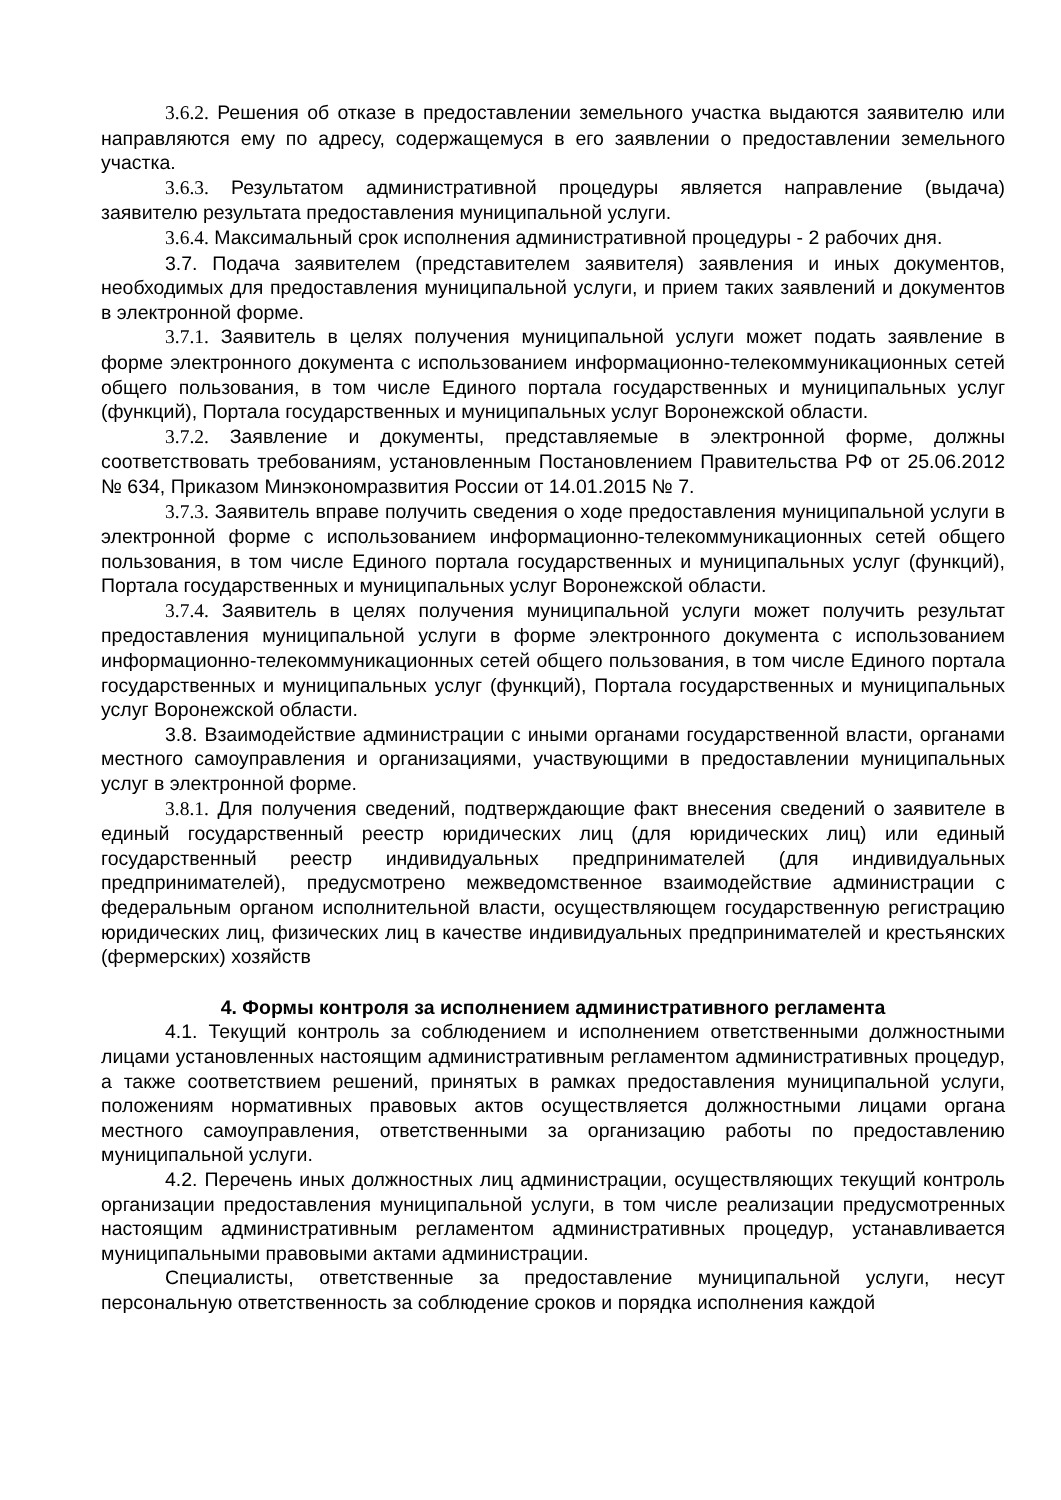3.6.2. Решения об отказе в предоставлении земельного участка выдаются заявителю или направляются ему по адресу, содержащемуся в его заявлении о предоставлении земельного участка.
3.6.3. Результатом административной процедуры является направление (выдача) заявителю результата предоставления муниципальной услуги.
3.6.4. Максимальный срок исполнения административной процедуры - 2 рабочих дня.
3.7. Подача заявителем (представителем заявителя) заявления и иных документов, необходимых для предоставления муниципальной услуги, и прием таких заявлений и документов в электронной форме.
3.7.1. Заявитель в целях получения муниципальной услуги может подать заявление в форме электронного документа с использованием информационно-телекоммуникационных сетей общего пользования, в том числе Единого портала государственных и муниципальных услуг (функций), Портала государственных и муниципальных услуг Воронежской области.
3.7.2. Заявление и документы, представляемые в электронной форме, должны соответствовать требованиям, установленным Постановлением Правительства РФ от 25.06.2012 № 634, Приказом Минэкономразвития России от 14.01.2015 № 7.
3.7.3. Заявитель вправе получить сведения о ходе предоставления муниципальной услуги в электронной форме с использованием информационно-телекоммуникационных сетей общего пользования, в том числе Единого портала государственных и муниципальных услуг (функций), Портала государственных и муниципальных услуг Воронежской области.
3.7.4. Заявитель в целях получения муниципальной услуги может получить результат предоставления муниципальной услуги в форме электронного документа с использованием информационно-телекоммуникационных сетей общего пользования, в том числе Единого портала государственных и муниципальных услуг (функций), Портала государственных и муниципальных услуг Воронежской области.
3.8. Взаимодействие администрации с иными органами государственной власти, органами местного самоуправления и организациями, участвующими в предоставлении муниципальных услуг в электронной форме.
3.8.1. Для получения сведений, подтверждающие факт внесения сведений о заявителе в единый государственный реестр юридических лиц (для юридических лиц) или единый государственный реестр индивидуальных предпринимателей (для индивидуальных предпринимателей), предусмотрено межведомственное взаимодействие администрации с федеральным органом исполнительной власти, осуществляющем государственную регистрацию юридических лиц, физических лиц в качестве индивидуальных предпринимателей и крестьянских (фермерских) хозяйств
4. Формы контроля за исполнением административного регламента
4.1. Текущий контроль за соблюдением и исполнением ответственными должностными лицами установленных настоящим административным регламентом административных процедур, а также соответствием решений, принятых в рамках предоставления муниципальной услуги, положениям нормативных правовых актов осуществляется должностными лицами органа местного самоуправления, ответственными за организацию работы по предоставлению муниципальной услуги.
4.2. Перечень иных должностных лиц администрации, осуществляющих текущий контроль организации предоставления муниципальной услуги, в том числе реализации предусмотренных настоящим административным регламентом административных процедур, устанавливается муниципальными правовыми актами администрации.
Специалисты, ответственные за предоставление муниципальной услуги, несут персональную ответственность за соблюдение сроков и порядка исполнения каждой